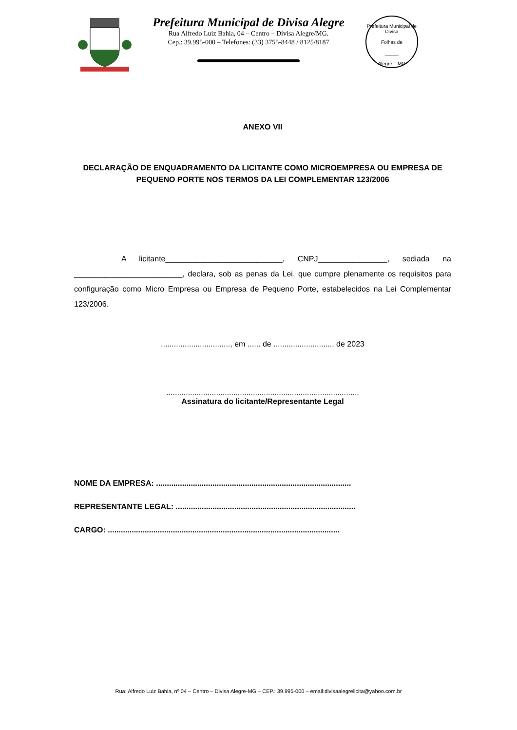Prefeitura Municipal de Divisa Alegre
Rua Alfredo Luiz Bahia, 04 – Centro – Divisa Alegre/MG.
Cep.: 39.995-000 – Telefones: (33) 3755-8448 / 8125/8187
Prefeitura Municipal de Divisa
Folhas de
_____
Alegre – MG
ANEXO VII
DECLARAÇÃO DE ENQUADRAMENTO DA LICITANTE COMO MICROEMPRESA OU EMPRESA DE PEQUENO PORTE NOS TERMOS DA LEI COMPLEMENTAR 123/2006
A licitante___________________________, CNPJ________________, sediada na _________________________, declara, sob as penas da Lei, que cumpre plenamente os requisitos para configuração como Micro Empresa ou Empresa de Pequeno Porte, estabelecidos na Lei Complementar 123/2006.
................................, em ...... de ............................ de 2023
.........................................................................................
Assinatura do licitante/Representante Legal
NOME DA EMPRESA: ..........................................................................................
REPRESENTANTE LEGAL: ...................................................................................
CARGO: ...........................................................................................................
Rua: Alfredo Luiz Bahia, nº 04 – Centro – Divisa Alegre-MG – CEP.: 39.995-000 – email:divisaalegrelicita@yahoo.com.br